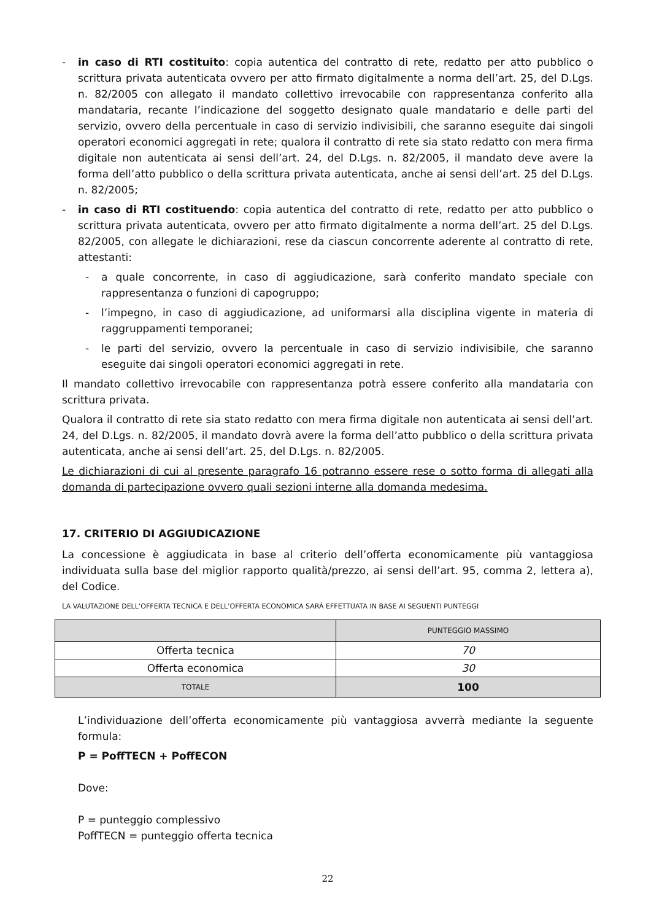- in caso di RTI costituito: copia autentica del contratto di rete, redatto per atto pubblico o scrittura privata autenticata ovvero per atto firmato digitalmente a norma dell’art. 25, del D.Lgs. n. 82/2005 con allegato il mandato collettivo irrevocabile con rappresentanza conferito alla mandataria, recante l’indicazione del soggetto designato quale mandatario e delle parti del servizio, ovvero della percentuale in caso di servizio indivisibili, che saranno eseguite dai singoli operatori economici aggregati in rete; qualora il contratto di rete sia stato redatto con mera firma digitale non autenticata ai sensi dell’art. 24, del D.Lgs. n. 82/2005, il mandato deve avere la forma dell’atto pubblico o della scrittura privata autenticata, anche ai sensi dell’art. 25 del D.Lgs. n. 82/2005;
- in caso di RTI costituendo: copia autentica del contratto di rete, redatto per atto pubblico o scrittura privata autenticata, ovvero per atto firmato digitalmente a norma dell’art. 25 del D.Lgs. 82/2005, con allegate le dichiarazioni, rese da ciascun concorrente aderente al contratto di rete, attestanti:
- a quale concorrente, in caso di aggiudicazione, sarà conferito mandato speciale con rappresentanza o funzioni di capogruppo;
- l’impegno, in caso di aggiudicazione, ad uniformarsi alla disciplina vigente in materia di raggruppamenti temporanei;
- le parti del servizio, ovvero la percentuale in caso di servizio indivisibile, che saranno eseguite dai singoli operatori economici aggregati in rete.
Il mandato collettivo irrevocabile con rappresentanza potrà essere conferito alla mandataria con scrittura privata.
Qualora il contratto di rete sia stato redatto con mera firma digitale non autenticata ai sensi dell’art. 24, del D.Lgs. n. 82/2005, il mandato dovrà avere la forma dell’atto pubblico o della scrittura privata autenticata, anche ai sensi dell’art. 25, del D.Lgs. n. 82/2005.
Le dichiarazioni di cui al presente paragrafo 16 potranno essere rese o sotto forma di allegati alla domanda di partecipazione ovvero quali sezioni interne alla domanda medesima.
17. CRITERIO DI AGGIUDICAZIONE
La concessione è aggiudicata in base al criterio dell’offerta economicamente più vantaggiosa individuata sulla base del miglior rapporto qualità/prezzo, ai sensi dell’art. 95, comma 2, lettera a), del Codice.
LA VALUTAZIONE DELL’OFFERTA TECNICA E DELL’OFFERTA ECONOMICA SARÀ EFFETTUATA IN BASE AI SEGUENTI PUNTEGGI
| | PUNTEGGIO MASSIMO |
| Offerta tecnica | 70 |
| Offerta economica | 30 |
| TOTALE | 100 |
L’individuazione dell’offerta economicamente più vantaggiosa avverrà mediante la seguente formula:
P = PoffTECN + PoffECON
Dove:
P = punteggio complessivo
PoffTECN = punteggio offerta tecnica
22